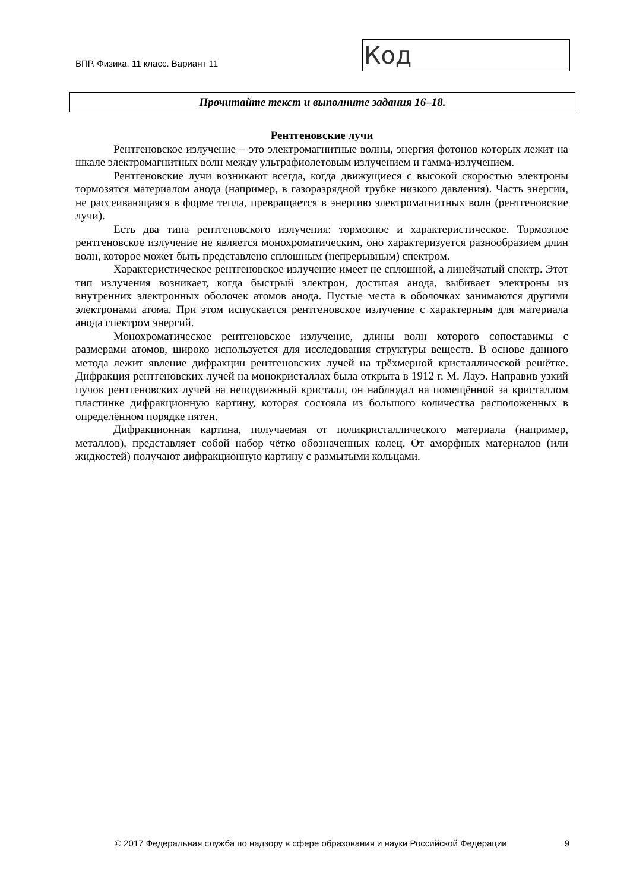ВПР. Физика. 11 класс. Вариант 11
Код
Прочитайте текст и выполните задания 16–18.
Рентгеновские лучи
Рентгеновское излучение − это электромагнитные волны, энергия фотонов которых лежит на шкале электромагнитных волн между ультрафиолетовым излучением и гамма-излучением.
Рентгеновские лучи возникают всегда, когда движущиеся с высокой скоростью электроны тормозятся материалом анода (например, в газоразрядной трубке низкого давления). Часть энергии, не рассеивающаяся в форме тепла, превращается в энергию электромагнитных волн (рентгеновские лучи).
Есть два типа рентгеновского излучения: тормозное и характеристическое. Тормозное рентгеновское излучение не является монохроматическим, оно характеризуется разнообразием длин волн, которое может быть представлено сплошным (непрерывным) спектром.
Характеристическое рентгеновское излучение имеет не сплошной, а линейчатый спектр. Этот тип излучения возникает, когда быстрый электрон, достигая анода, выбивает электроны из внутренних электронных оболочек атомов анода. Пустые места в оболочках занимаются другими электронами атома. При этом испускается рентгеновское излучение с характерным для материала анода спектром энергий.
Монохроматическое рентгеновское излучение, длины волн которого сопоставимы с размерами атомов, широко используется для исследования структуры веществ. В основе данного метода лежит явление дифракции рентгеновских лучей на трёхмерной кристаллической решётке. Дифракция рентгеновских лучей на монокристаллах была открыта в 1912 г. М. Лауэ. Направив узкий пучок рентгеновских лучей на неподвижный кристалл, он наблюдал на помещённой за кристаллом пластинке дифракционную картину, которая состояла из большого количества расположенных в определённом порядке пятен.
Дифракционная картина, получаемая от поликристаллического материала (например, металлов), представляет собой набор чётко обозначенных колец. От аморфных материалов (или жидкостей) получают дифракционную картину с размытыми кольцами.
© 2017 Федеральная служба по надзору в сфере образования и науки Российской Федерации 9